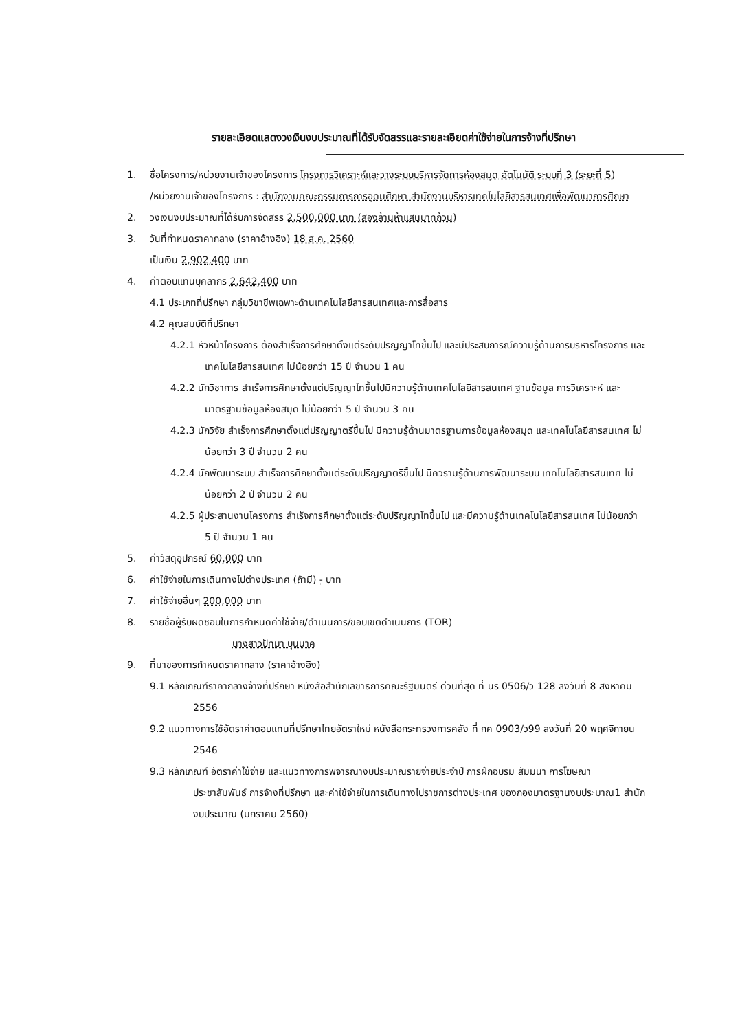รายละเอียดแสดงวงเงินงบประมาณที่ได้รับจัดสรรและรายละเอียดค่าใช้จ่ายในการจ้างที่ปรึกษา
1. ชื่อโครงการ/หน่วยงานเจ้าของโครงการ โครงการวิเคราะห์และวางระบบบริหารจัดการห้องสมุด อัตโนมัติ ระบบที่ 3 (ระยะที่ 5)
/หน่วยงานเจ้าของโครงการ : สำนักงานคณะกรรมการการอุดมศึกษา สำนักงานบริหารเทคโนโลยีสารสนเทศเพื่อพัฒนาการศึกษา
2. วงเงินงบประมาณที่ได้รับการจัดสรร 2,500,000 บาท (สองล้านห้าแสนบาทถ้วน)
3. วันที่กำหนดราคากลาง (ราคาอ้างอิง) 18 ส.ค. 2560
เป็นเงิน 2,902,400 บาท
4. ค่าตอบแทนบุคลากร 2,642,400 บาท
4.1 ประเภทที่ปรึกษา กลุ่มวิชาชีพเฉพาะด้านเทคโนโลยีสารสนเทศและการสื่อสาร
4.2 คุณสมบัติที่ปรึกษา
4.2.1 หัวหน้าโครงการ ต้องสำเร็จการศึกษาตั้งแต่ระดับปริญญาโทขึ้นไป และมีประสบการณ์ความรู้ด้านการบริหารโครงการ และเทคโนโลยีสารสนเทศ ไม่น้อยกว่า 15 ปี จำนวน 1 คน
4.2.2 นักวิชาการ สำเร็จการศึกษาตั้งแต่ปริญญาโทขึ้นไปมีความรู้ด้านเทคโนโลยีสารสนเทศ ฐานข้อมูล การวิเคราะห์ และมาตรฐานข้อมูลห้องสมุด ไม่น้อยกว่า 5 ปี จำนวน 3 คน
4.2.3 นักวิจัย สำเร็จการศึกษาตั้งแต่ปริญญาตรีขึ้นไป มีความรู้ด้านมาตรฐานการข้อมูลห้องสมุด และเทคโนโลยีสารสนเทศ ไม่น้อยกว่า 3 ปี จำนวน 2 คน
4.2.4 นักพัฒนาระบบ สำเร็จการศึกษาตั้งแต่ระดับปริญญาตรีขึ้นไป มีควรามรู้ด้านการพัฒนาระบบ เทคโนโลยีสารสนเทศ ไม่น้อยกว่า 2 ปี จำนวน 2 คน
4.2.5 ผู้ประสานงานโครงการ สำเร็จการศึกษาตั้งแต่ระดับปริญญาโทขึ้นไป และมีความรู้ด้านเทคโนโลยีสารสนเทศ ไม่น้อยกว่า 5 ปี จำนวน 1 คน
5. ค่าวัสดุอุปกรณ์ 60,000 บาท
6. ค่าใช้จ่ายในการเดินทางไปต่างประเทศ (ถ้ามี) - บาท
7. ค่าใช้จ่ายอื่นๆ 200,000 บาท
8. รายชื่อผู้รับผิดชอบในการกำหนดค่าใช้จ่าย/ดำเนินการ/ขอบเขตดำเนินการ (TOR)
นางสาวปัทมา บุนนาค
9. ที่มาของการกำหนดราคากลาง (ราคาอ้างอิง)
9.1 หลักเกณฑ์ราคากลางจ้างที่ปรึกษา หนังสือสำนักเลขาธิการคณะรัฐมนตรี ด่วนที่สุด ที่ นร 0506/ว 128 ลงวันที่ 8 สิงหาคม 2556
9.2 แนวทางการใช้อัตราค่าตอบแทนที่ปรึกษาไทยอัตราใหม่ หนังสือกระทรวงการคลัง ที่ กค 0903/ว99 ลงวันที่ 20 พฤศจิกายน 2546
9.3 หลักเกณฑ์ อัตราค่าใช้จ่าย และแนวทางการพิจารณางบประมาณรายจ่ายประจำปี การฝึกอบรม สัมมนา การโฆษณา ประชาสัมพันธ์ การจ้างที่ปรึกษา และค่าใช้จ่ายในการเดินทางไปราชการต่างประเทศ ของกองมาตรฐานงบประมาณ1 สำนักงบประมาณ (มกราคม 2560)